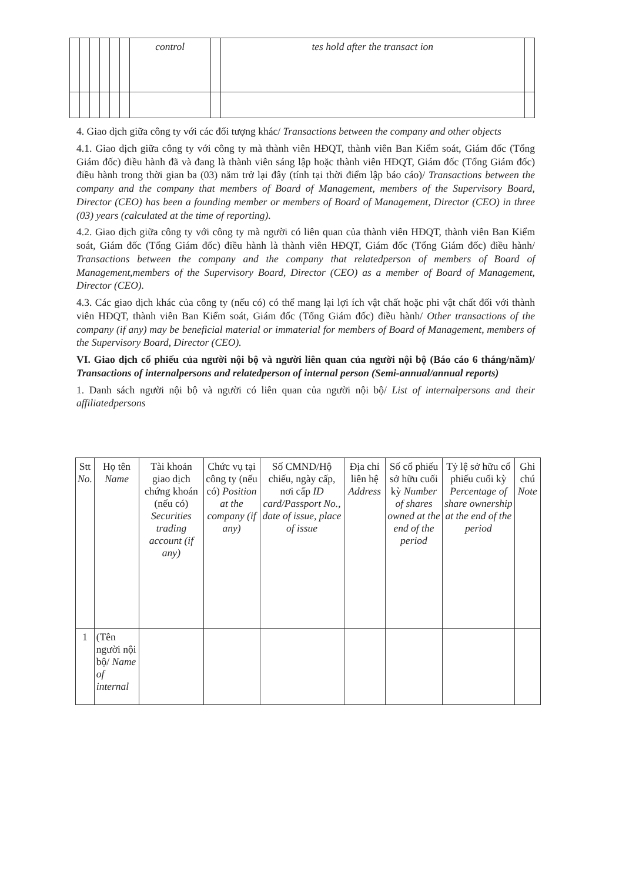| | | | | | | control | | tes hold after the transact ion | |
4. Giao dịch giữa công ty với các đối tượng khác/ Transactions between the company and other objects
4.1. Giao dịch giữa công ty với công ty mà thành viên HĐQT, thành viên Ban Kiểm soát, Giám đốc (Tổng Giám đốc) điều hành đã và đang là thành viên sáng lập hoặc thành viên HĐQT, Giám đốc (Tổng Giám đốc) điều hành trong thời gian ba (03) năm trở lại đây (tính tại thời điểm lập báo cáo)/ Transactions between the company and the company that members of Board of Management, members of the Supervisory Board, Director (CEO) has been a founding member or members of Board of Management, Director (CEO) in three (03) years (calculated at the time of reporting).
4.2. Giao dịch giữa công ty với công ty mà người có liên quan của thành viên HĐQT, thành viên Ban Kiểm soát, Giám đốc (Tổng Giám đốc) điều hành là thành viên HĐQT, Giám đốc (Tổng Giám đốc) điều hành/ Transactions between the company and the company that relatedperson of members of Board of Management,members of the Supervisory Board, Director (CEO) as a member of Board of Management, Director (CEO).
4.3. Các giao dịch khác của công ty (nếu có) có thể mang lại lợi ích vật chất hoặc phi vật chất đối với thành viên HĐQT, thành viên Ban Kiểm soát, Giám đốc (Tổng Giám đốc) điều hành/ Other transactions of the company (if any) may be beneficial material or immaterial for members of Board of Management, members of the Supervisory Board, Director (CEO).
VI. Giao dịch cổ phiếu của người nội bộ và người liên quan của người nội bộ (Báo cáo 6 tháng/năm)/ Transactions of internalpersons and relatedperson of internal person (Semi-annual/annual reports)
1. Danh sách người nội bộ và người có liên quan của người nội bộ/ List of internalpersons and their affiliatedpersons
| Stt No. | Họ tên Name | Tài khoản giao dịch chứng khoán (nếu có) Securities trading account (if any) | Chức vụ tại công ty (nếu có) Position at the company (if any) | Số CMND/Hộ chiếu, ngày cấp, nơi cấp ID card/Passport No., date of issue, place of issue | Địa chỉ liên hệ Address | Số cổ phiếu sở hữu cuối kỳ Number of shares owned at the end of the period | Tỷ lệ sở hữu cổ phiếu cuối kỳ Percentage of share ownership at the end of the period | Ghi chú Note |
| --- | --- | --- | --- | --- | --- | --- | --- | --- |
| 1 | (Tên người nội bộ/ Name of internal | | | | | | | |